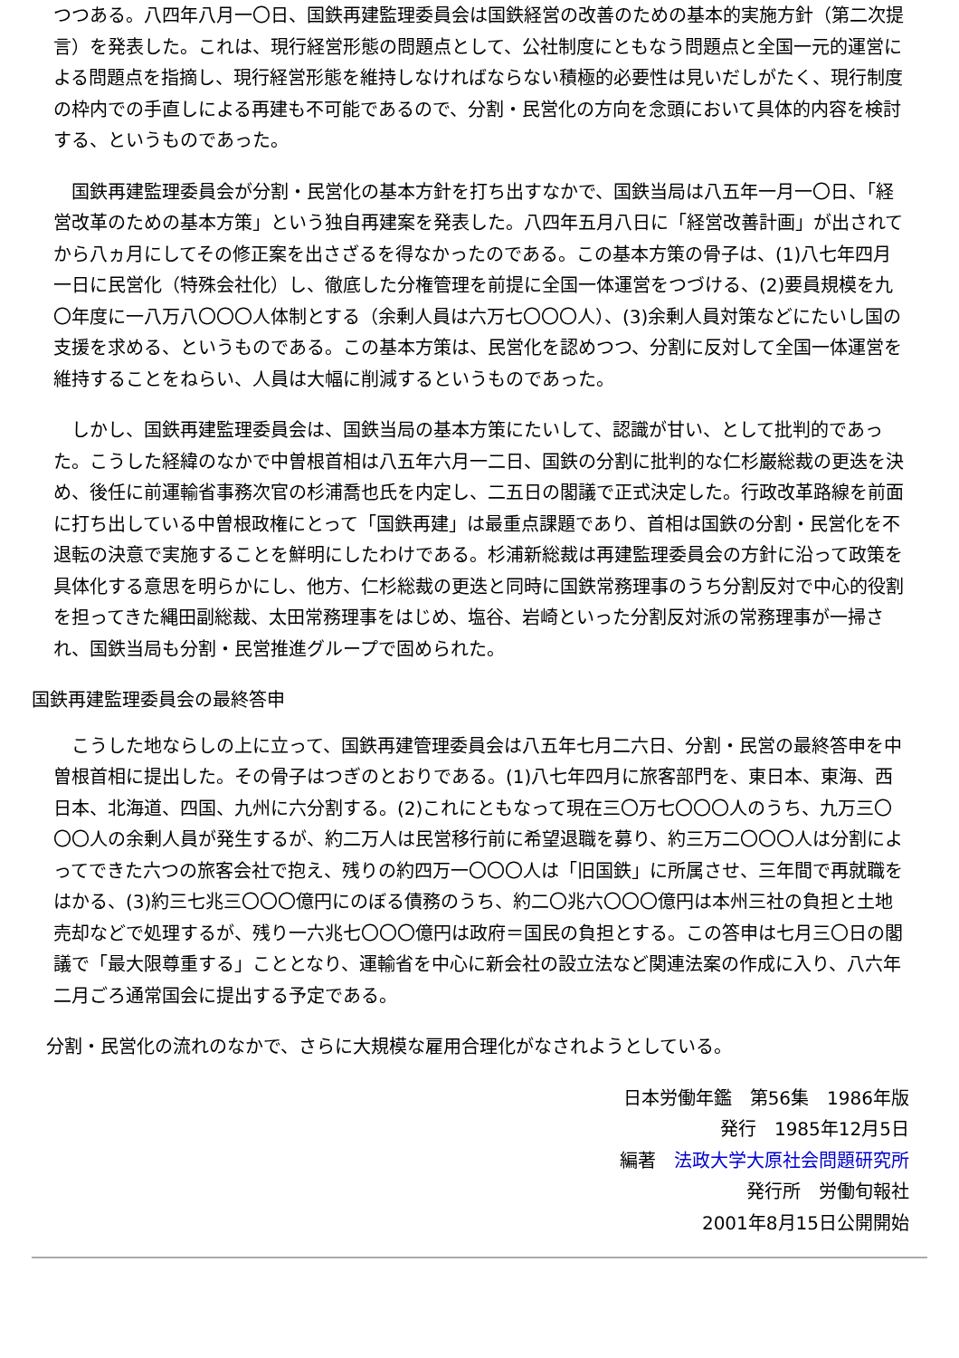つつある。八四年八月一〇日、国鉄再建監理委員会は国鉄経営の改善のための基本的実施方針（第二次提言）を発表した。これは、現行経営形態の問題点として、公社制度にともなう問題点と全国一元的運営による問題点を指摘し、現行経営形態を維持しなければならない積極的必要性は見いだしがたく、現行制度の枠内での手直しによる再建も不可能であるので、分割・民営化の方向を念頭において具体的内容を検討する、というものであった。
　国鉄再建監理委員会が分割・民営化の基本方針を打ち出すなかで、国鉄当局は八五年一月一〇日、「経営改革のための基本方策」という独自再建案を発表した。八四年五月八日に「経営改善計画」が出されてから八ヵ月にしてその修正案を出さざるを得なかったのである。この基本方策の骨子は、(1)八七年四月一日に民営化（特殊会社化）し、徹底した分権管理を前提に全国一体運営をつづける、(2)要員規模を九〇年度に一八万八〇〇〇人体制とする（余剰人員は六万七〇〇〇人）、(3)余剰人員対策などにたいし国の支援を求める、というものである。この基本方策は、民営化を認めつつ、分割に反対して全国一体運営を維持することをねらい、人員は大幅に削減するというものであった。
　しかし、国鉄再建監理委員会は、国鉄当局の基本方策にたいして、認識が甘い、として批判的であった。こうした経緯のなかで中曽根首相は八五年六月一二日、国鉄の分割に批判的な仁杉巌総裁の更迭を決め、後任に前運輸省事務次官の杉浦喬也氏を内定し、二五日の閣議で正式決定した。行政改革路線を前面に打ち出している中曽根政権にとって「国鉄再建」は最重点課題であり、首相は国鉄の分割・民営化を不退転の決意で実施することを鮮明にしたわけである。杉浦新総裁は再建監理委員会の方針に沿って政策を具体化する意思を明らかにし、他方、仁杉総裁の更迭と同時に国鉄常務理事のうち分割反対で中心的役割を担ってきた縄田副総裁、太田常務理事をはじめ、塩谷、岩崎といった分割反対派の常務理事が一掃され、国鉄当局も分割・民営推進グループで固められた。
国鉄再建監理委員会の最終答申
　こうした地ならしの上に立って、国鉄再建管理委員会は八五年七月二六日、分割・民営の最終答申を中曽根首相に提出した。その骨子はつぎのとおりである。(1)八七年四月に旅客部門を、東日本、東海、西日本、北海道、四国、九州に六分割する。(2)これにともなって現在三〇万七〇〇〇人のうち、九万三〇〇〇人の余剰人員が発生するが、約二万人は民営移行前に希望退職を募り、約三万二〇〇〇人は分割によってできた六つの旅客会社で抱え、残りの約四万一〇〇〇人は「旧国鉄」に所属させ、三年間で再就職をはかる、(3)約三七兆三〇〇〇億円にのぼる債務のうち、約二〇兆六〇〇〇億円は本州三社の負担と土地売却などで処理するが、残り一六兆七〇〇〇億円は政府＝国民の負担とする。この答申は七月三〇日の閣議で「最大限尊重する」こととなり、運輸省を中心に新会社の設立法など関連法案の作成に入り、八六年二月ごろ通常国会に提出する予定である。
分割・民営化の流れのなかで、さらに大規模な雇用合理化がなされようとしている。
日本労働年鑑　第56集　1986年版
発行　1985年12月5日
編著　法政大学大原社会問題研究所
発行所　労働旬報社
2001年8月15日公開開始